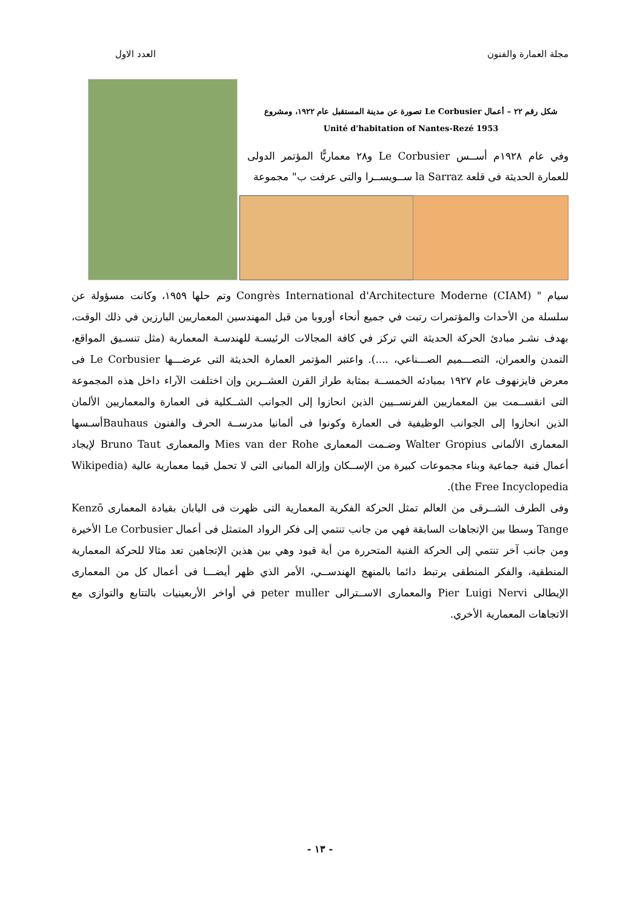مجلة العمارة والفنون العدد الاول
شكل رقم ٢٢ – أعمال Le Corbusier تصورة عن مدينة المستقبل عام ١٩٢٢، ومشروع
Unité d'habitation of Nantes-Rezé 1953
وفي عام ١٩٢٨م أســس Le Corbusier و٢٨ معماريًّا المؤتمر الدولى للعمارة الحديثة فى قلعة la Sarraz ســويســرا والتى عرفت ب" مجموعة
سيام " Congrès International d'Architecture Moderne (CIAM) وتم حلها ١٩٥٩، وكانت مسؤولة عن سلسلة من الأحداث والمؤتمرات رتبت في جميع أنحاء أوروبا من قبل المهندسين المعماريين البارزين في ذلك الوقت، بهدف نشـر مبادئ الحركة الحديثة التي تركز في كافة المجالات الرئيسـة للهندسـة المعمارية (مثل تنسـيق المواقع، التمدن والعمران، التصـــميم الصـــناعي، ....). واعتبر المؤتمر العمارة الحديثة التى عرضـــها Le Corbusier فى معرض فايزنهوف عام ١٩٢٧ بمبادئه الخمســة بمثابة طراز القرن العشــرين وإن اختلفت الآراء داخل هذه المجموعة التى انقســمت بين المعماريين الفرنســيين الذين انحازوا إلى الجوانب الشــكلية فى العمارة والمعماريين الألمان الذين انحازوا إلى الجوانب الوظيفية فى العمارة وكونوا فى ألمانيا مدرســة الحرف والفنون Bauhausأسـسها المعمارى الألمانى Walter Gropius وضـمت المعمارى Mies van der Rohe والمعمارى Bruno Taut لإيجاد أعمال فنية جماعية وبناء مجموعات كبيرة من الإســكان وإزالة المبانى التى لا تحمل قيما معمارية عالية (Wikipedia the Free Incyclopedia).
وفى الطرف الشــرقى من العالم تمثل الحركة الفكرية المعمارية التى ظهرت فى اليابان بقيادة المعمارى Kenzō Tange وسطا بين الإتجاهات السابقة فهي من جانب تنتمي إلى فكر الرواد المتمثل فى أعمال Le Corbusier الأخيرة ومن جانب آخر تنتمي إلى الحركة الفنية المتحررة من أية قيود وهي بين هذين الإتجاهين تعد مثالا للحركة المعمارية المنطقية، والفكر المنطقى يرتبط دائما بالمنهج الهندســي، الأمر الذي ظهر أيضـــا فى أعمال كل من المعمارى الإيطالى Pier Luigi Nervi والمعمارى الاســترالى peter muller في أواخر الأربعينيات بالتتابع والتوازى مع الاتجاهات المعمارية الأخري.
- ١٣ -